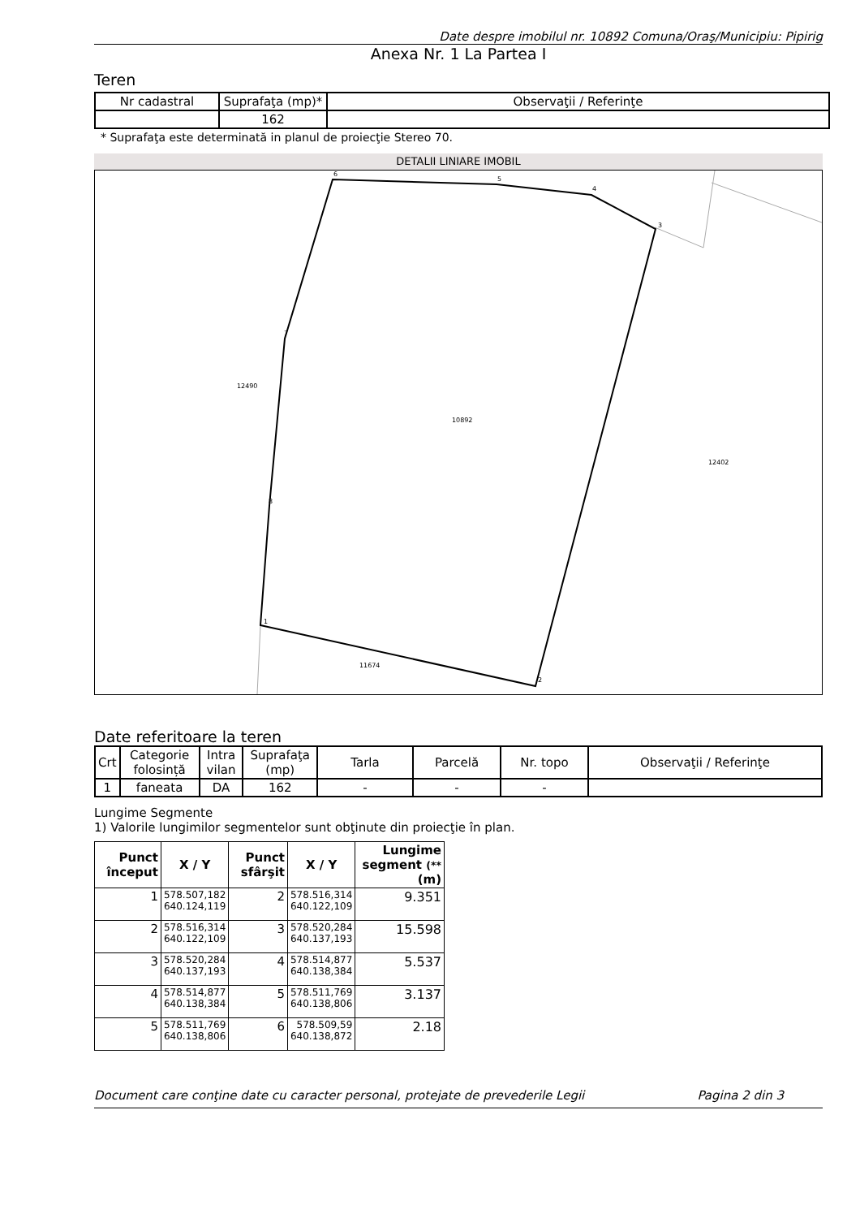Date despre imobilul nr. 10892 Comuna/Oraş/Municipiu: Pipirig
Anexa Nr. 1 La Partea I
Teren
| Nr cadastral | Suprafaţa (mp)* | Observaţii / Referinţe |
| | 162 | |
* Suprafaţa este determinată in planul de proiecţie Stereo 70.
DETALII LINIARE IMOBIL
10892
12490
12402
11674
1
2
3
4
5
6
7
8
Date referitoare la teren
| Crt | Categorie folosință | Intra vilan | Suprafaţa (mp) | Tarla | Parcelă | Nr. topo | Observaţii / Referinţe |
| 1 | faneata | DA | 162 | - | - | - | |
Lungime Segmente
1) Valorile lungimilor segmentelor sunt obţinute din proiecţie în plan.
| Punct început | X / Y | Punct sfârşit | X / Y | Lungime segment (** (m) |
| --- | --- | --- | --- | --- |
| 1 | 578.507,182 640.124,119 | 2 | 578.516,314 640.122,109 | 9.351 |
| 2 | 578.516,314 640.122,109 | 3 | 578.520,284 640.137,193 | 15.598 |
| 3 | 578.520,284 640.137,193 | 4 | 578.514,877 640.138,384 | 5.537 |
| 4 | 578.514,877 640.138,384 | 5 | 578.511,769 640.138,806 | 3.137 |
| 5 | 578.511,769 640.138,806 | 6 | 578.509,59 640.138,872 | 2.18 |
Document care conţine date cu caracter personal, protejate de prevederile Legii Pagina 2 din 3